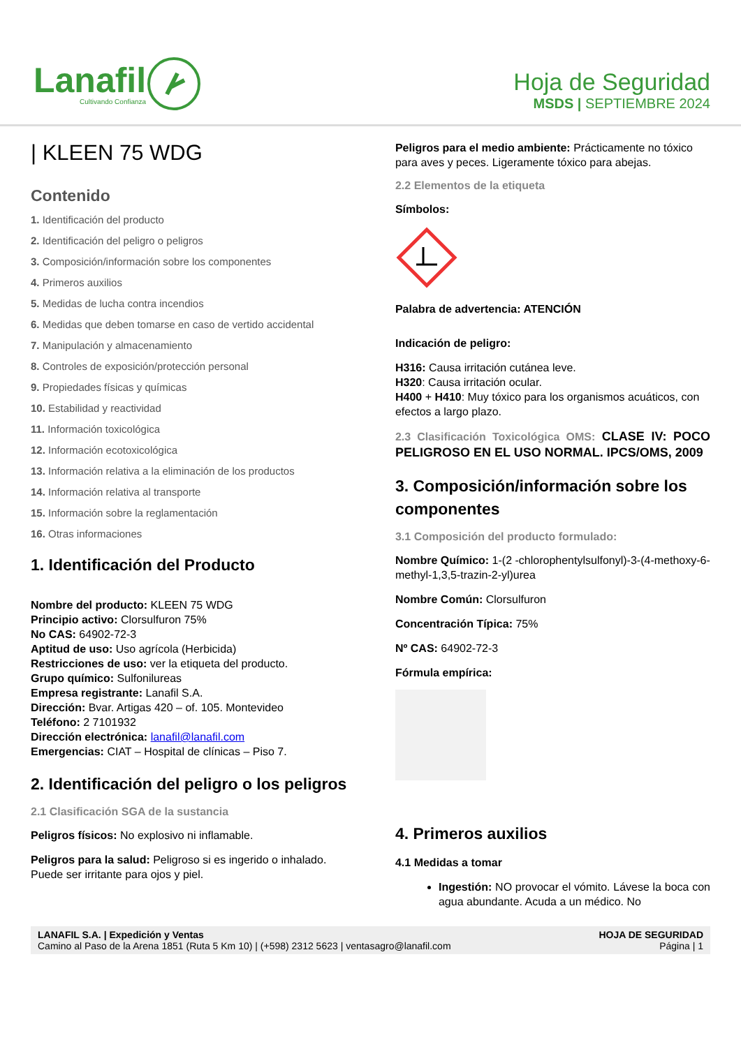Lanafil
Cultivando Confianza
Hoja de Seguridad
MSDS | SEPTIEMBRE 2024
| KLEEN 75 WDG
Contenido
1. Identificación del producto
2. Identificación del peligro o peligros
3. Composición/información sobre los componentes
4. Primeros auxilios
5. Medidas de lucha contra incendios
6. Medidas que deben tomarse en caso de vertido accidental
7. Manipulación y almacenamiento
8. Controles de exposición/protección personal
9. Propiedades físicas y químicas
10. Estabilidad y reactividad
11. Información toxicológica
12. Información ecotoxicológica
13. Información relativa a la eliminación de los productos
14. Información relativa al transporte
15. Información sobre la reglamentación
16. Otras informaciones
1. Identificación del Producto
Nombre del producto: KLEEN 75 WDG
Principio activo: Clorsulfuron 75%
No CAS: 64902-72-3
Aptitud de uso: Uso agrícola (Herbicida)
Restricciones de uso: ver la etiqueta del producto.
Grupo químico: Sulfonilureas
Empresa registrante: Lanafil S.A.
Dirección: Bvar. Artigas 420 – of. 105. Montevideo
Teléfono: 2 7101932
Dirección electrónica: lanafil@lanafil.com
Emergencias: CIAT – Hospital de clínicas – Piso 7.
2. Identificación del peligro o los peligros
2.1 Clasificación SGA de la sustancia
Peligros físicos: No explosivo ni inflamable.
Peligros para la salud: Peligroso si es ingerido o inhalado. Puede ser irritante para ojos y piel.
Peligros para el medio ambiente: Prácticamente no tóxico para aves y peces. Ligeramente tóxico para abejas.
2.2 Elementos de la etiqueta
Símbolos:
Palabra de advertencia: ATENCIÓN
Indicación de peligro:
H316: Causa irritación cutánea leve.
H320: Causa irritación ocular.
H400 + H410: Muy tóxico para los organismos acuáticos, con efectos a largo plazo.
2.3 Clasificación Toxicológica OMS: CLASE IV: POCO PELIGROSO EN EL USO NORMAL. IPCS/OMS, 2009
3. Composición/información sobre los componentes
3.1 Composición del producto formulado:
Nombre Químico: 1-(2 -chlorophentylsulfonyl)-3-(4-methoxy-6-methyl-1,3,5-trazin-2-yl)urea
Nombre Común: Clorsulfuron
Concentración Típica: 75%
Nº CAS: 64902-72-3
Fórmula empírica:
4. Primeros auxilios
4.1 Medidas a tomar
Ingestión: NO provocar el vómito. Lávese la boca con agua abundante. Acuda a un médico. No
LANAFIL S.A. | Expedición y Ventas
Camino al Paso de la Arena 1851 (Ruta 5 Km 10) | (+598) 2312 5623 | ventasagro@lanafil.com
HOJA DE SEGURIDAD
Página | 1